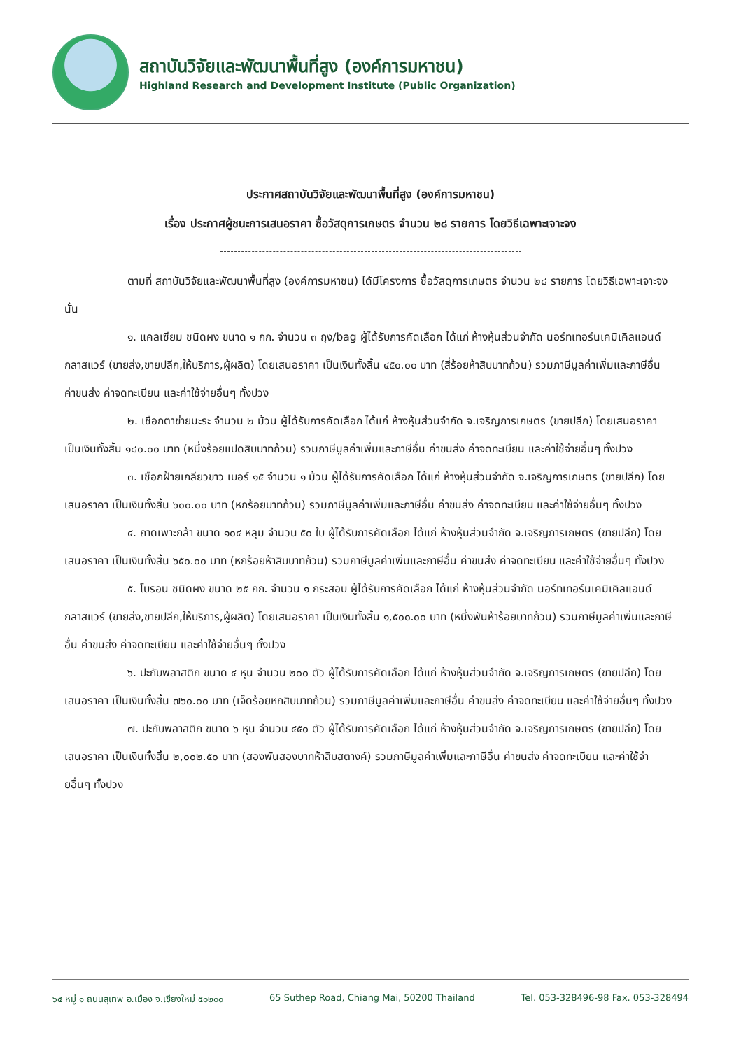สถาบันวิจัยและพัฒนาพื้นที่สูง (องค์การมหาชน)
Highland Research and Development Institute (Public Organization)
ประกาศสถาบันวิจัยและพัฒนาพื้นที่สูง (องค์การมหาชน)
เรื่อง ประกาศผู้ชนะการเสนอราคา ซื้อวัสดุการเกษตร จำนวน ๒๘ รายการ โดยวิธีเฉพาะเจาะจง
ตามที่ สถาบันวิจัยและพัฒนาพื้นที่สูง (องค์การมหาชน) ได้มีโครงการ ซื้อวัสดุการเกษตร จำนวน ๒๘ รายการ โดยวิธีเฉพาะเจาะจง นั้น
๑. แคลเซียม ชนิดผง ขนาด ๑ กก. จำนวน ๓ ถุง/bag ผู้ได้รับการคัดเลือก ได้แก่ ห้างหุ้นส่วนจำกัด นอร์ทเทอร์นเคมิเคิลแอนด์กลาสแวร์ (ขายส่ง,ขายปลีก,ให้บริการ,ผู้ผลิต) โดยเสนอราคา เป็นเงินทั้งสิ้น ๔๕๐.๐๐ บาท (สี่ร้อยห้าสิบบาทถ้วน) รวมภาษีมูลค่าเพิ่มและภาษีอื่น ค่าขนส่ง ค่าจดทะเบียน และค่าใช้จ่ายอื่นๆ ทั้งปวง
๒. เชือกตาข่ายมะระ จำนวน ๒ ม้วน ผู้ได้รับการคัดเลือก ได้แก่ ห้างหุ้นส่วนจำกัด จ.เจริญการเกษตร (ขายปลีก) โดยเสนอราคา เป็นเงินทั้งสิ้น ๑๘๐.๐๐ บาท (หนึ่งร้อยแปดสิบบาทถ้วน) รวมภาษีมูลค่าเพิ่มและภาษีอื่น ค่าขนส่ง ค่าจดทะเบียน และค่าใช้จ่ายอื่นๆ ทั้งปวง
๓. เชือกฝ้ายเกลียวขาว เบอร์ ๑๕ จำนวน ๑ ม้วน ผู้ได้รับการคัดเลือก ได้แก่ ห้างหุ้นส่วนจำกัด จ.เจริญการเกษตร (ขายปลีก) โดยเสนอราคา เป็นเงินทั้งสิ้น ๖๐๐.๐๐ บาท (หกร้อยบาทถ้วน) รวมภาษีมูลค่าเพิ่มและภาษีอื่น ค่าขนส่ง ค่าจดทะเบียน และค่าใช้จ่ายอื่นๆ ทั้งปวง
๔. ถาดเพาะกล้า ขนาด ๑๐๔ หลุม จำนวน ๕๐ ใบ ผู้ได้รับการคัดเลือก ได้แก่ ห้างหุ้นส่วนจำกัด จ.เจริญการเกษตร (ขายปลีก) โดยเสนอราคา เป็นเงินทั้งสิ้น ๖๕๐.๐๐ บาท (หกร้อยห้าสิบบาทถ้วน) รวมภาษีมูลค่าเพิ่มและภาษีอื่น ค่าขนส่ง ค่าจดทะเบียน และค่าใช้จ่ายอื่นๆ ทั้งปวง
๕. โบรอน ชนิดผง ขนาด ๒๕ กก. จำนวน ๑ กระสอบ ผู้ได้รับการคัดเลือก ได้แก่ ห้างหุ้นส่วนจำกัด นอร์ทเทอร์นเคมิเคิลแอนด์กลาสแวร์ (ขายส่ง,ขายปลีก,ให้บริการ,ผู้ผลิต) โดยเสนอราคา เป็นเงินทั้งสิ้น ๑,๕๐๐.๐๐ บาท (หนึ่งพันห้าร้อยบาทถ้วน) รวมภาษีมูลค่าเพิ่มและภาษีอื่น ค่าขนส่ง ค่าจดทะเบียน และค่าใช้จ่ายอื่นๆ ทั้งปวง
๖. ปะกับพลาสติก ขนาด ๔ หุน จำนวน ๒๐๐ ตัว ผู้ได้รับการคัดเลือก ได้แก่ ห้างหุ้นส่วนจำกัด จ.เจริญการเกษตร (ขายปลีก) โดยเสนอราคา เป็นเงินทั้งสิ้น ๗๖๐.๐๐ บาท (เจ็ดร้อยหกสิบบาทถ้วน) รวมภาษีมูลค่าเพิ่มและภาษีอื่น ค่าขนส่ง ค่าจดทะเบียน และค่าใช้จ่ายอื่นๆ ทั้งปวง
๗. ปะกับพลาสติก ขนาด ๖ หุน จำนวน ๔๕๐ ตัว ผู้ได้รับการคัดเลือก ได้แก่ ห้างหุ้นส่วนจำกัด จ.เจริญการเกษตร (ขายปลีก) โดยเสนอราคา เป็นเงินทั้งสิ้น ๒,๐๐๒.๕๐ บาท (สองพันสองบาทห้าสิบสตางค์) รวมภาษีมูลค่าเพิ่มและภาษีอื่น ค่าขนส่ง ค่าจดทะเบียน และค่าใช้จ่ายอื่นๆ ทั้งปวง
๖๕ หมู่ ๑ ถนนสุเทพ อ.เมือง จ.เชียงใหม่ ๕๐๒๐๐ 65 Suthep Road, Chiang Mai, 50200 Thailand Tel. 053-328496-98 Fax. 053-328494